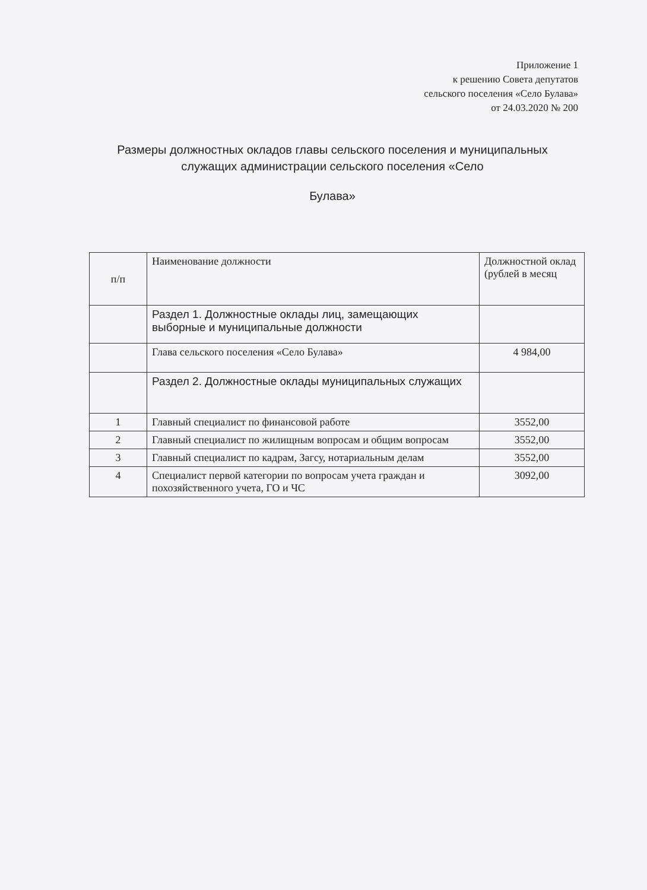Приложение 1
к решению Совета депутатов
сельского поселения «Село Булава»
от 24.03.2020 № 200
Размеры должностных окладов главы сельского поселения и муниципальных служащих администрации сельского поселения «Село
Булава»
| п/п | Наименование должности | Должностной оклад (рублей в месяц |
| --- | --- | --- |
| | Раздел 1. Должностные оклады лиц, замещающих выборные и муниципальные должности | |
| | Глава сельского поселения «Село Булава» | 4 984,00 |
| | Раздел 2. Должностные оклады муниципальных служащих | |
| 1 | Главный специалист по финансовой работе | 3552,00 |
| 2 | Главный специалист по жилищным вопросам и общим вопросам | 3552,00 |
| 3 | Главный специалист по кадрам, Загсу, нотариальным делам | 3552,00 |
| 4 | Специалист первой категории по вопросам учета граждан и похозяйственного учета, ГО и ЧС | 3092,00 |